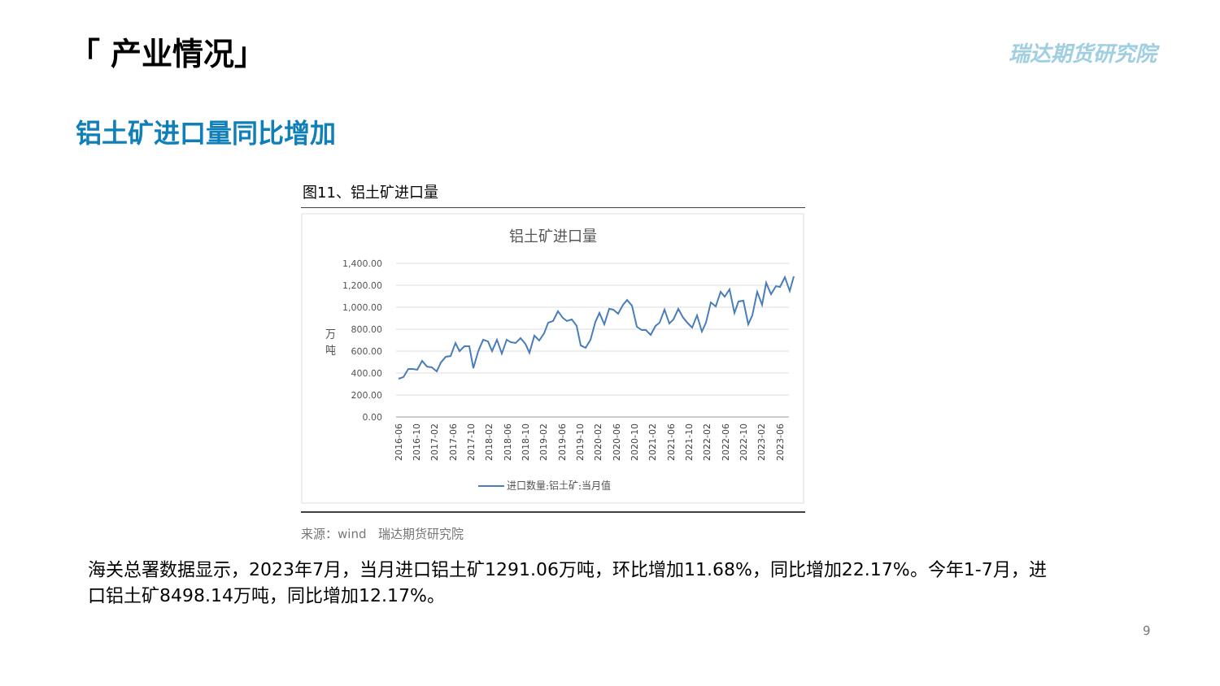「 产业情况」 瑞达期货研究院
铝土矿进口量同比增加
图11、铝土矿进口量
铝土矿进口量
1,400.00
1,200.00
1,000.00
800.00
600.00
400.00
200.00
0.00
万
吨
2016-06
2016-10
2017-02
2017-06
2017-10
2018-02
2018-06
2018-10
2019-02
2019-06
2019-10
2020-02
2020-06
2020-10
2021-02
2021-06
2021-10
2022-02
2022-06
2022-10
2023-02
2023-06
进口数量:铝土矿:当月值
来源：wind 瑞达期货研究院
海关总署数据显示，2023年7月，当月进口铝土矿1291.06万吨，环比增加11.68%，同比增加22.17%。今年1-7月，进口铝土矿8498.14万吨，同比增加12.17%。
9